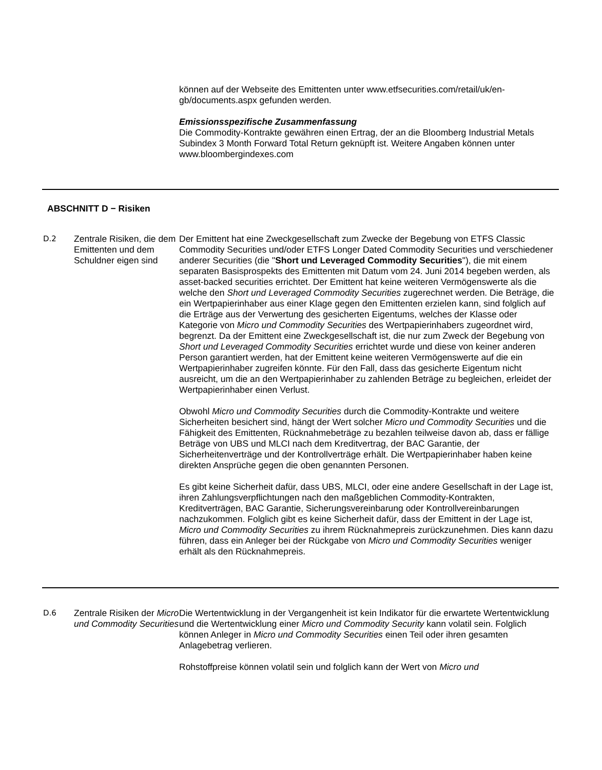können auf der Webseite des Emittenten unter www.etfsecurities.com/retail/uk/en-gb/documents.aspx gefunden werden.
Emissionsspezifische Zusammenfassung
Die Commodity-Kontrakte gewähren einen Ertrag, der an die Bloomberg Industrial Metals Subindex 3 Month Forward Total Return geknüpft ist. Weitere Angaben können unter www.bloombergindexes.com
ABSCHNITT D − Risiken
D.2
Zentrale Risiken, die dem Emittenten und dem Schuldner eigen sind
Der Emittent hat eine Zweckgesellschaft zum Zwecke der Begebung von ETFS Classic Commodity Securities und/oder ETFS Longer Dated Commodity Securities und verschiedener anderer Securities (die "Short und Leveraged Commodity Securities"), die mit einem separaten Basisprospekts des Emittenten mit Datum vom 24. Juni 2014 begeben werden, als asset-backed securities errichtet. Der Emittent hat keine weiteren Vermögenswerte als die welche den Short und Leveraged Commodity Securities zugerechnet werden. Die Beträge, die ein Wertpapierinhaber aus einer Klage gegen den Emittenten erzielen kann, sind folglich auf die Erträge aus der Verwertung des gesicherten Eigentums, welches der Klasse oder Kategorie von Micro und Commodity Securities des Wertpapierinhabers zugeordnet wird, begrenzt. Da der Emittent eine Zweckgesellschaft ist, die nur zum Zweck der Begebung von Short und Leveraged Commodity Securities errichtet wurde und diese von keiner anderen Person garantiert werden, hat der Emittent keine weiteren Vermögenswerte auf die ein Wertpapierinhaber zugreifen könnte. Für den Fall, dass das gesicherte Eigentum nicht ausreicht, um die an den Wertpapierinhaber zu zahlenden Beträge zu begleichen, erleidet der Wertpapierinhaber einen Verlust.
Obwohl Micro und Commodity Securities durch die Commodity-Kontrakte und weitere Sicherheiten besichert sind, hängt der Wert solcher Micro und Commodity Securities und die Fähigkeit des Emittenten, Rücknahmebeträge zu bezahlen teilweise davon ab, dass er fällige Beträge von UBS und MLCI nach dem Kreditvertrag, der BAC Garantie, der Sicherheitenverträge und der Kontrollverträge erhält. Die Wertpapierinhaber haben keine direkten Ansprüche gegen die oben genannten Personen.
Es gibt keine Sicherheit dafür, dass UBS, MLCI, oder eine andere Gesellschaft in der Lage ist, ihren Zahlungsverpflichtungen nach den maßgeblichen Commodity-Kontrakten, Kreditverträgen, BAC Garantie, Sicherungsvereinbarung oder Kontrollvereinbarungen nachzukommen. Folglich gibt es keine Sicherheit dafür, dass der Emittent in der Lage ist, Micro und Commodity Securities zu ihrem Rücknahmepreis zurückzunehmen. Dies kann dazu führen, dass ein Anleger bei der Rückgabe von Micro und Commodity Securities weniger erhält als den Rücknahmepreis.
D.6
Zentrale Risiken der Micro und Commodity Securities
Die Wertentwicklung in der Vergangenheit ist kein Indikator für die erwartete Wertentwicklung und die Wertentwicklung einer Micro und Commodity Security kann volatil sein. Folglich können Anleger in Micro und Commodity Securities einen Teil oder ihren gesamten Anlagebetrag verlieren.
Rohstoffpreise können volatil sein und folglich kann der Wert von Micro und